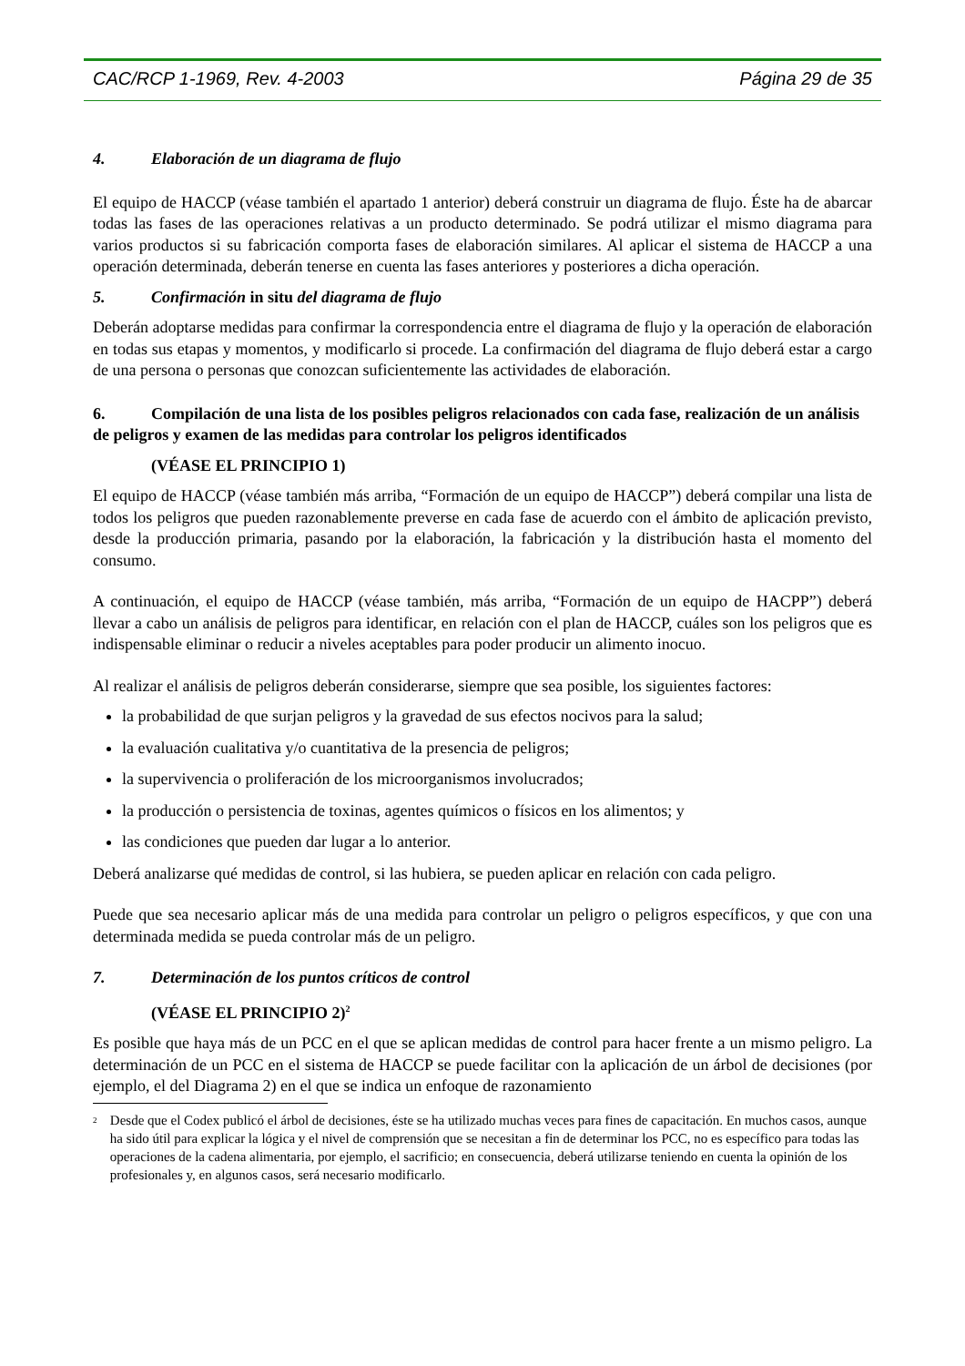CAC/RCP 1-1969, Rev. 4-2003 Página 29 de 35
4. Elaboración de un diagrama de flujo
El equipo de HACCP (véase también el apartado 1 anterior) deberá construir un diagrama de flujo. Éste ha de abarcar todas las fases de las operaciones relativas a un producto determinado. Se podrá utilizar el mismo diagrama para varios productos si su fabricación comporta fases de elaboración similares. Al aplicar el sistema de HACCP a una operación determinada, deberán tenerse en cuenta las fases anteriores y posteriores a dicha operación.
5. Confirmación in situ del diagrama de flujo
Deberán adoptarse medidas para confirmar la correspondencia entre el diagrama de flujo y la operación de elaboración en todas sus etapas y momentos, y modificarlo si procede. La confirmación del diagrama de flujo deberá estar a cargo de una persona o personas que conozcan suficientemente las actividades de elaboración.
6. Compilación de una lista de los posibles peligros relacionados con cada fase, realización de un análisis de peligros y examen de las medidas para controlar los peligros identificados
(VÉASE EL PRINCIPIO 1)
El equipo de HACCP (véase también más arriba, “Formación de un equipo de HACCP”) deberá compilar una lista de todos los peligros que pueden razonablemente preverse en cada fase de acuerdo con el ámbito de aplicación previsto, desde la producción primaria, pasando por la elaboración, la fabricación y la distribución hasta el momento del consumo.
A continuación, el equipo de HACCP (véase también, más arriba, “Formación de un equipo de HACPP”) deberá llevar a cabo un análisis de peligros para identificar, en relación con el plan de HACCP, cuáles son los peligros que es indispensable eliminar o reducir a niveles aceptables para poder producir un alimento inocuo.
Al realizar el análisis de peligros deberán considerarse, siempre que sea posible, los siguientes factores:
la probabilidad de que surjan peligros y la gravedad de sus efectos nocivos para la salud;
la evaluación cualitativa y/o cuantitativa de la presencia de peligros;
la supervivencia o proliferación de los microorganismos involucrados;
la producción o persistencia de toxinas, agentes químicos o físicos en los alimentos; y
las condiciones que pueden dar lugar a lo anterior.
Deberá analizarse qué medidas de control, si las hubiera, se pueden aplicar en relación con cada peligro.
Puede que sea necesario aplicar más de una medida para controlar un peligro o peligros específicos, y que con una determinada medida se pueda controlar más de un peligro.
7. Determinación de los puntos críticos de control
(VÉASE EL PRINCIPIO 2)<sup>2</sup>
Es posible que haya más de un PCC en el que se aplican medidas de control para hacer frente a un mismo peligro. La determinación de un PCC en el sistema de HACCP se puede facilitar con la aplicación de un árbol de decisiones (por ejemplo, el del Diagrama 2) en el que se indica un enfoque de razonamiento
<sup>2</sup>
Desde que el Codex publicó el árbol de decisiones, éste se ha utilizado muchas veces para fines de capacitación. En muchos casos, aunque ha sido útil para explicar la lógica y el nivel de comprensión que se necesitan a fin de determinar los PCC, no es específico para todas las operaciones de la cadena alimentaria, por ejemplo, el sacrificio; en consecuencia, deberá utilizarse teniendo en cuenta la opinión de los profesionales y, en algunos casos, será necesario modificarlo.